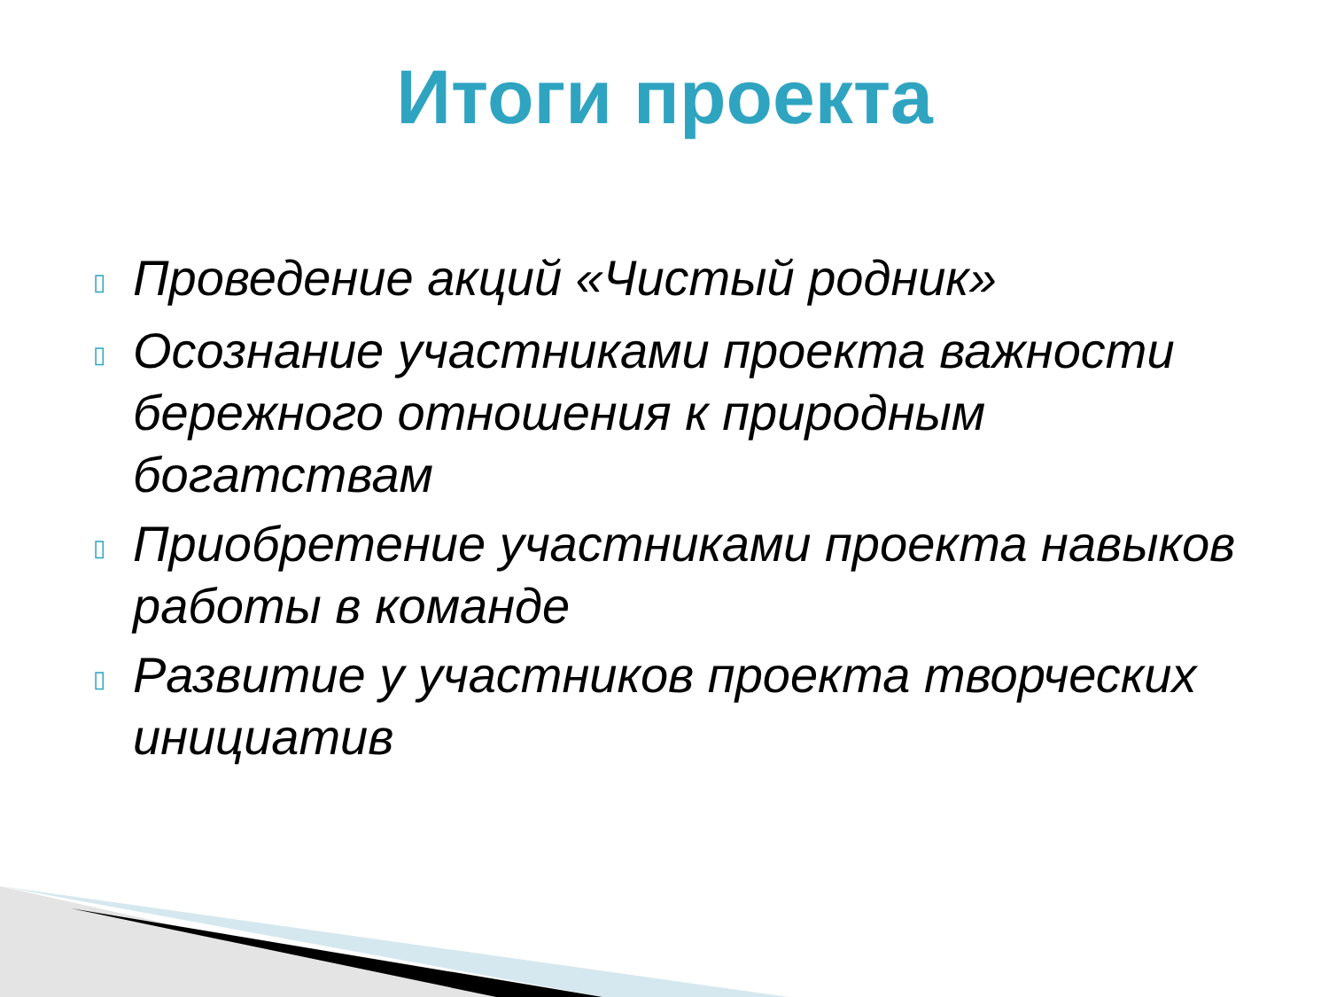Итоги проекта
▯ Проведение акций «Чистый родник»
▯ Осознание участниками проекта важности бережного отношения к природным богатствам
▯ Приобретение участниками проекта навыков работы в команде
▯ Развитие у участников проекта творческих инициатив